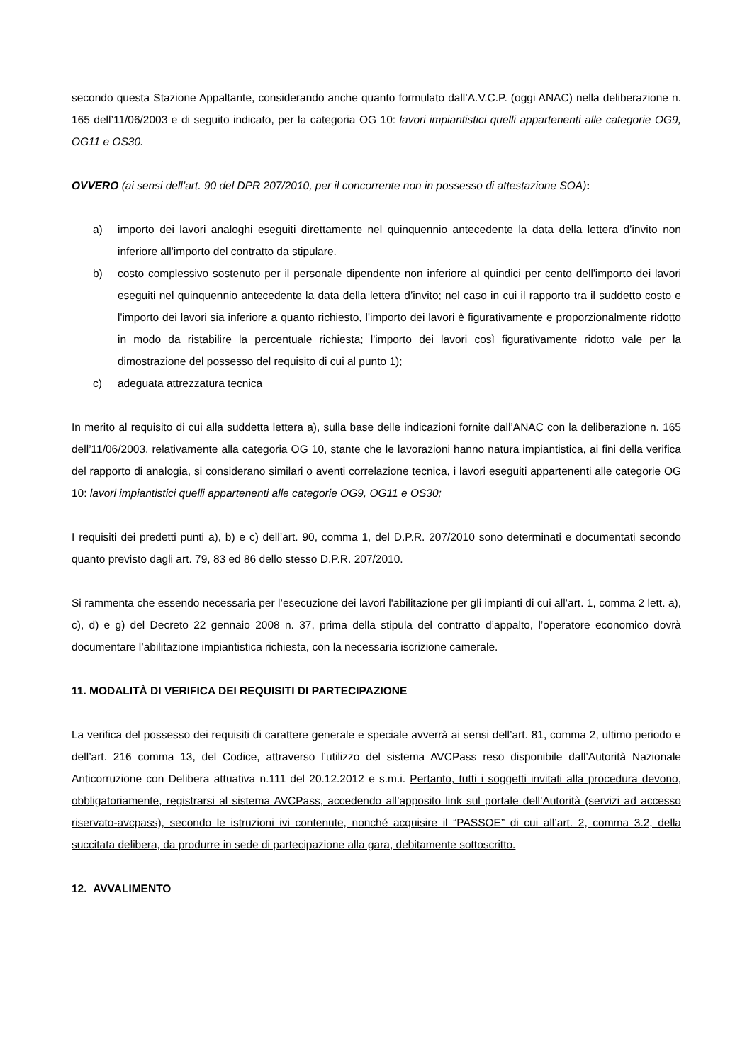secondo questa Stazione Appaltante, considerando anche quanto formulato dall’A.V.C.P. (oggi ANAC) nella deliberazione n. 165 dell’11/06/2003 e di seguito indicato, per la categoria OG 10: lavori impiantistici quelli appartenenti alle categorie OG9, OG11 e OS30.
OVVERO (ai sensi dell’art. 90 del DPR 207/2010, per il concorrente non in possesso di attestazione SOA):
a) importo dei lavori analoghi eseguiti direttamente nel quinquennio antecedente la data della lettera d’invito non inferiore all'importo del contratto da stipulare.
b) costo complessivo sostenuto per il personale dipendente non inferiore al quindici per cento dell'importo dei lavori eseguiti nel quinquennio antecedente la data della lettera d’invito; nel caso in cui il rapporto tra il suddetto costo e l'importo dei lavori sia inferiore a quanto richiesto, l'importo dei lavori è figurativamente e proporzionalmente ridotto in modo da ristabilire la percentuale richiesta; l'importo dei lavori così figurativamente ridotto vale per la dimostrazione del possesso del requisito di cui al punto 1);
c) adeguata attrezzatura tecnica
In merito al requisito di cui alla suddetta lettera a), sulla base delle indicazioni fornite dall’ANAC con la deliberazione n. 165 dell’11/06/2003, relativamente alla categoria OG 10, stante che le lavorazioni hanno natura impiantistica, ai fini della verifica del rapporto di analogia, si considerano similari o aventi correlazione tecnica, i lavori eseguiti appartenenti alle categorie OG 10: lavori impiantistici quelli appartenenti alle categorie OG9, OG11 e OS30;
I requisiti dei predetti punti a), b) e c) dell’art. 90, comma 1, del D.P.R. 207/2010 sono determinati e documentati secondo quanto previsto dagli art. 79, 83 ed 86 dello stesso D.P.R. 207/2010.
Si rammenta che essendo necessaria per l’esecuzione dei lavori l'abilitazione per gli impianti di cui all’art. 1, comma 2 lett. a), c), d) e g) del Decreto 22 gennaio 2008 n. 37, prima della stipula del contratto d’appalto, l’operatore economico dovrà documentare l’abilitazione impiantistica richiesta, con la necessaria iscrizione camerale.
11. MODALITÀ DI VERIFICA DEI REQUISITI DI PARTECIPAZIONE
La verifica del possesso dei requisiti di carattere generale e speciale avverrà ai sensi dell’art. 81, comma 2, ultimo periodo e dell’art. 216 comma 13, del Codice, attraverso l’utilizzo del sistema AVCPass reso disponibile dall’Autorità Nazionale Anticorruzione con Delibera attuativa n.111 del 20.12.2012 e s.m.i. Pertanto, tutti i soggetti invitati alla procedura devono, obbligatoriamente, registrarsi al sistema AVCPass, accedendo all’apposito link sul portale dell’Autorità (servizi ad accesso riservato-avcpass), secondo le istruzioni ivi contenute, nonché acquisire il “PASSOE” di cui all’art. 2, comma 3.2, della succitata delibera, da produrre in sede di partecipazione alla gara, debitamente sottoscritto.
12. AVVALIMENTO